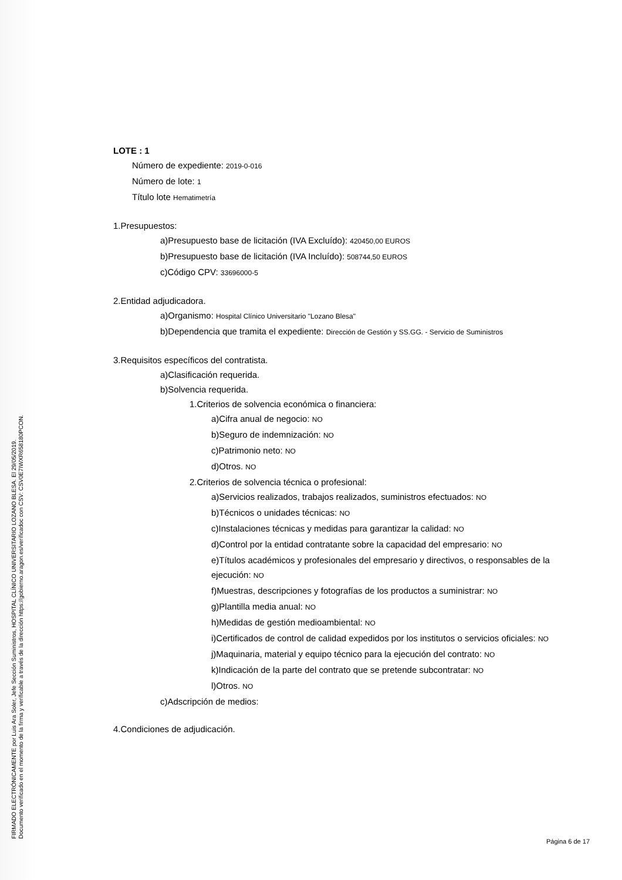FIRMADO ELECTRÓNICAMENTE por Luis Ara Soler, Jefe Sección Suministros, HOSPITAL CLÍNICO UNIVERSITARIO LOZANO BLESA. El 29/05/2019.
Documento verificado en el momento de la firma y verificable a través de la dirección https://gobierno.aragon.es/verificadoc con CSV: CSV0E7IWXR658180PCON.
LOTE : 1
Número de expediente: 2019-0-016
Número de lote: 1
Título lote Hematimetría
1.Presupuestos:
a)Presupuesto base de licitación (IVA Excluído): 420450,00 EUROS
b)Presupuesto base de licitación (IVA Incluído): 508744,50 EUROS
c)Código CPV: 33696000-5
2.Entidad adjudicadora.
a)Organismo: Hospital Clínico Universitario "Lozano Blesa"
b)Dependencia que tramita el expediente: Dirección de Gestión y SS.GG. - Servicio de Suministros
3.Requisitos específicos del contratista.
a)Clasificación requerida.
b)Solvencia requerida.
1.Criterios de solvencia económica o financiera:
a)Cifra anual de negocio: NO
b)Seguro de indemnización: NO
c)Patrimonio neto: NO
d)Otros. NO
2.Criterios de solvencia técnica o profesional:
a)Servicios realizados, trabajos realizados, suministros efectuados: NO
b)Técnicos o unidades técnicas: NO
c)Instalaciones técnicas y medidas para garantizar la calidad: NO
d)Control por la entidad contratante sobre la capacidad del empresario: NO
e)Títulos académicos y profesionales del empresario y directivos, o responsables de la ejecución: NO
f)Muestras, descripciones y fotografías de los productos a suministrar: NO
g)Plantilla media anual: NO
h)Medidas de gestión medioambiental: NO
i)Certificados de control de calidad expedidos por los institutos o servicios oficiales: NO
j)Maquinaria, material y equipo técnico para la ejecución del contrato: NO
k)Indicación de la parte del contrato que se pretende subcontratar: NO
l)Otros. NO
c)Adscripción de medios:
4.Condiciones de adjudicación.
Página 6 de 17